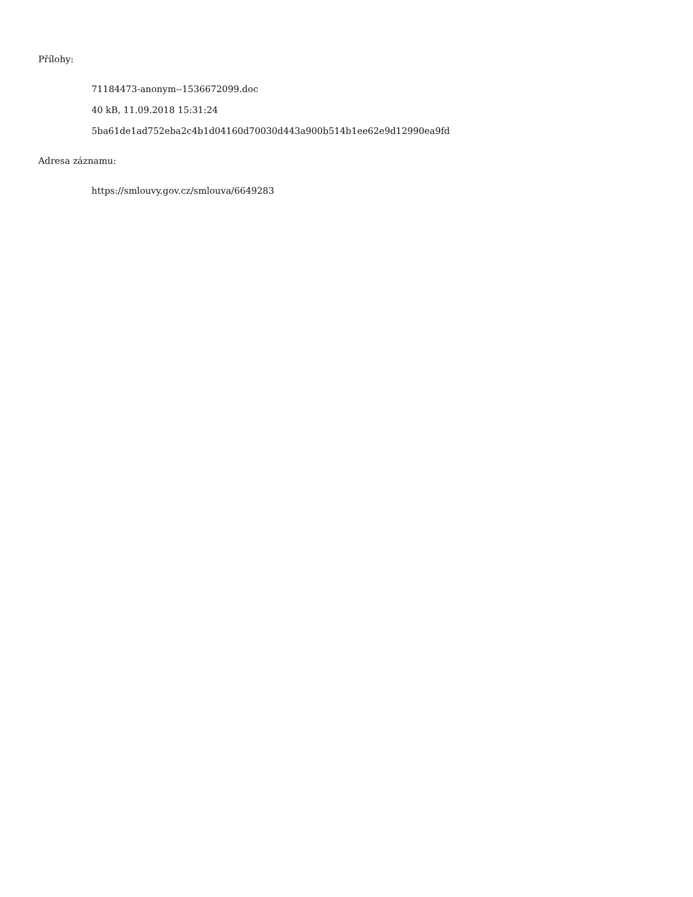Přílohy:
71184473-anonym--1536672099.doc
40 kB, 11.09.2018 15:31:24
5ba61de1ad752eba2c4b1d04160d70030d443a900b514b1ee62e9d12990ea9fd
Adresa záznamu:
https://smlouvy.gov.cz/smlouva/6649283